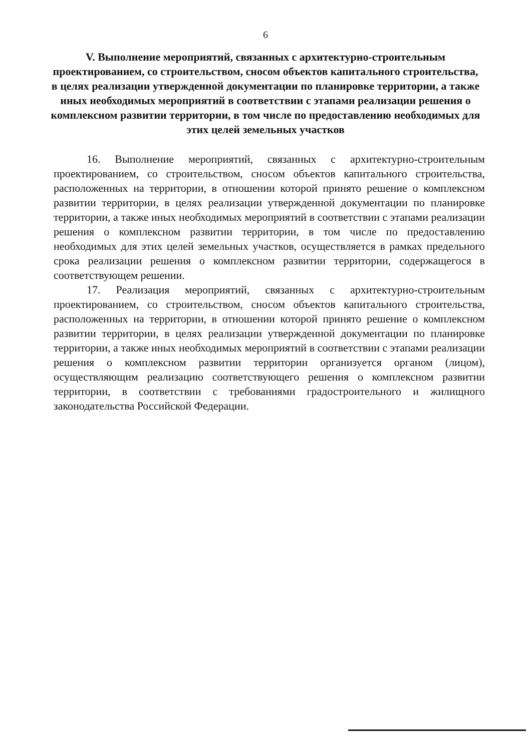6
V. Выполнение мероприятий, связанных с архитектурно-строительным проектированием, со строительством, сносом объектов капитального строительства, в целях реализации утвержденной документации по планировке территории, а также иных необходимых мероприятий в соответствии с этапами реализации решения о комплексном развитии территории, в том числе по предоставлению необходимых для этих целей земельных участков
16. Выполнение мероприятий, связанных с архитектурно-строительным проектированием, со строительством, сносом объектов капитального строительства, расположенных на территории, в отношении которой принято решение о комплексном развитии территории, в целях реализации утвержденной документации по планировке территории, а также иных необходимых мероприятий в соответствии с этапами реализации решения о комплексном развитии территории, в том числе по предоставлению необходимых для этих целей земельных участков, осуществляется в рамках предельного срока реализации решения о комплексном развитии территории, содержащегося в соответствующем решении.
17. Реализация мероприятий, связанных с архитектурно-строительным проектированием, со строительством, сносом объектов капитального строительства, расположенных на территории, в отношении которой принято решение о комплексном развитии территории, в целях реализации утвержденной документации по планировке территории, а также иных необходимых мероприятий в соответствии с этапами реализации решения о комплексном развитии территории организуется органом (лицом), осуществляющим реализацию соответствующего решения о комплексном развитии территории, в соответствии с требованиями градостроительного и жилищного законодательства Российской Федерации.